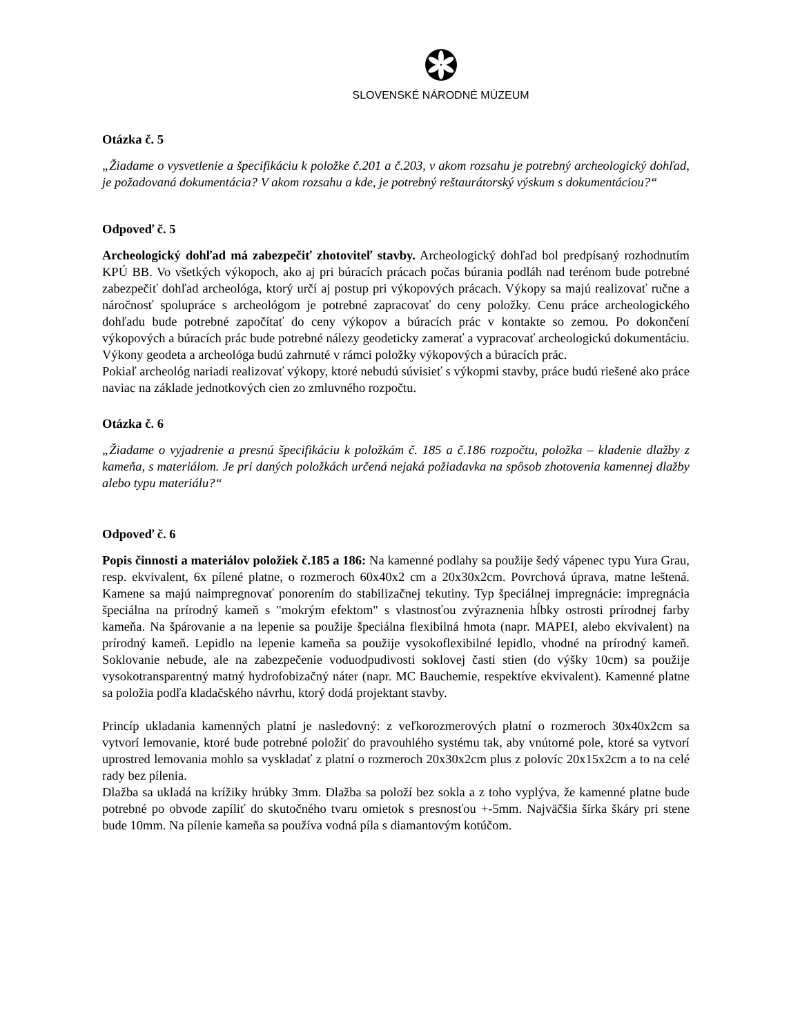SLOVENSKÉ NÁRODNÉ MÚZEUM
Otázka č. 5
„Žiadame o vysvetlenie a špecifikáciu k položke č.201 a č.203, v akom rozsahu je potrebný archeologický dohľad, je požadovaná dokumentácia? V akom rozsahu a kde, je potrebný reštaurátorský výskum s dokumentáciou?“
Odpoveď č. 5
Archeologický dohľad má zabezpečiť zhotoviteľ stavby. Archeologický dohľad bol predpísaný rozhodnutím KPÚ BB. Vo všetkých výkopoch, ako aj pri búracích prácach počas búrania podláh nad terénom bude potrebné zabezpečiť dohľad archeológa, ktorý určí aj postup pri výkopových prácach. Výkopy sa majú realizovať ručne a náročnosť spolupráce s archeológom je potrebné zapracovať do ceny položky. Cenu práce archeologického dohľadu bude potrebné započítať do ceny výkopov a búracích prác v kontakte so zemou. Po dokončení výkopových a búracích prác bude potrebné nálezy geodeticky zamerať a vypracovať archeologickú dokumentáciu. Výkony geodeta a archeológa budú zahrnuté v rámci položky výkopových a búracích prác.
Pokiaľ archeológ nariadi realizovať výkopy, ktoré nebudú súvisieť s výkopmi stavby, práce budú riešené ako práce naviac na základe jednotkových cien zo zmluvného rozpočtu.
Otázka č. 6
„Žiadame o vyjadrenie a presnú špecifikáciu k položkám č. 185 a č.186 rozpočtu, položka – kladenie dlažby z kameňa, s materiálom. Je pri daných položkách určená nejaká požiadavka na spôsob zhotovenia kamennej dlažby alebo typu materiálu?“
Odpoveď č. 6
Popis činnosti a materiálov položiek č.185 a 186: Na kamenné podlahy sa použije šedý vápenec typu Yura Grau, resp. ekvivalent, 6x pílené platne, o rozmeroch 60x40x2 cm a 20x30x2cm. Povrchová úprava, matne leštená. Kamene sa majú naimpregnovať ponorením do stabilizačnej tekutiny. Typ špeciálnej impregnácie: impregnácia špeciálna na prírodný kameň s "mokrým efektom" s vlastnosťou zvýraznenia hĺbky ostrosti prírodnej farby kameňa. Na špárovanie a na lepenie sa použije špeciálna flexibilná hmota (napr. MAPEI, alebo ekvivalent) na prírodný kameň. Lepidlo na lepenie kameňa sa použije vysokoflexibilné lepidlo, vhodné na prírodný kameň. Soklovanie nebude, ale na zabezpečenie voduodpudivosti soklovej časti stien (do výšky 10cm) sa použije vysokotransparentný matný hydrofobizačný náter (napr. MC Bauchemie, respektíve ekvivalent). Kamenné platne sa položia podľa kladačského návrhu, ktorý dodá projektant stavby.
Princíp ukladania kamenných platní je nasledovný: z veľkorozmerových platní o rozmeroch 30x40x2cm sa vytvorí lemovanie, ktoré bude potrebné položiť do pravouhlého systému tak, aby vnútorné pole, ktoré sa vytvorí uprostred lemovania mohlo sa vyskladať z platní o rozmeroch 20x30x2cm plus z polovíc 20x15x2cm a to na celé rady bez pílenia.
Dlažba sa ukladá na krížiky hrúbky 3mm. Dlažba sa položí bez sokla a z toho vyplýva, že kamenné platne bude potrebné po obvode zapíliť do skutočného tvaru omietok s presnosťou +-5mm. Najväčšia šírka škáry pri stene bude 10mm. Na pílenie kameňa sa používa vodná píla s diamantovým kotúčom.